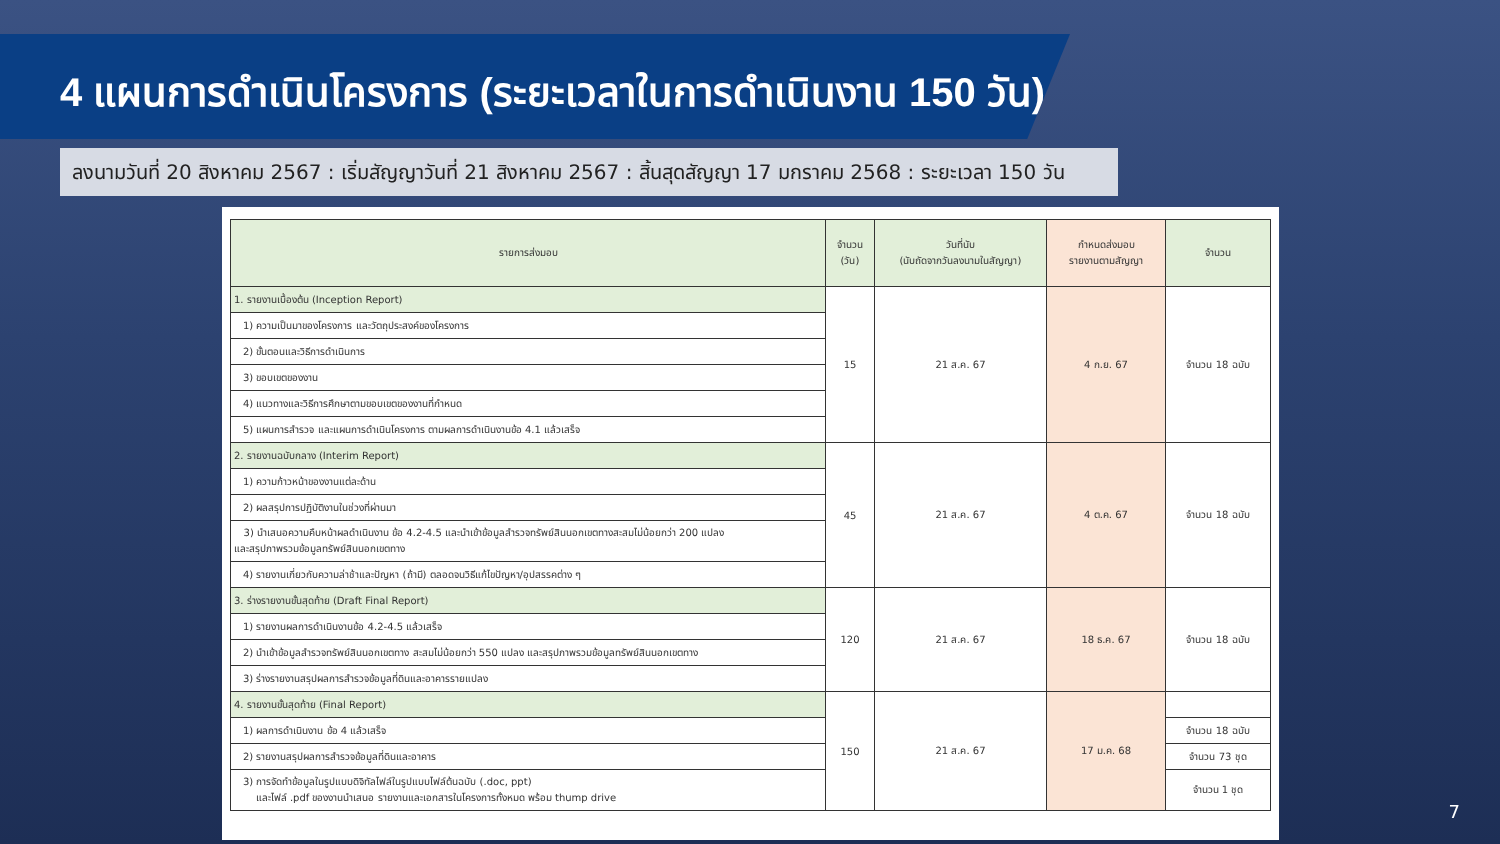4 แผนการดำเนินโครงการ (ระยะเวลาในการดำเนินงาน 150 วัน)
ลงนามวันที่ 20 สิงหาคม 2567 : เริ่มสัญญาวันที่ 21 สิงหาคม 2567 : สิ้นสุดสัญญา 17 มกราคม 2568 : ระยะเวลา 150 วัน
| รายการส่งมอบ | จำนวน (วัน) | วันที่นับ (นับถัดจากวันลงนามในสัญญา) | กำหนดส่งมอบ รายงานตามสัญญา | จำนวน |
| --- | --- | --- | --- | --- |
| 1. รายงานเบื้องต้น (Inception Report) | 15 | 21 ส.ค. 67 | 4 ก.ย. 67 | จำนวน 18 ฉบับ |
| 1) ความเป็นมาของโครงการ และวัตถุประสงค์ของโครงการ | | | | |
| 2) ขั้นตอนและวิธีการดำเนินการ | | | | |
| 3) ขอบเขตของงาน | | | | |
| 4) แนวทางและวิธีการศึกษาตามขอบเขตของงานที่กำหนด | | | | |
| 5) แผนการสำรวจ และแผนการดำเนินโครงการ ตามผลการดำเนินงานข้อ 4.1 แล้วเสร็จ | | | | |
| 2. รายงานฉบับกลาง (Interim Report) | 45 | 21 ส.ค. 67 | 4 ต.ค. 67 | จำนวน 18 ฉบับ |
| 1) ความก้าวหน้าของงานแต่ละด้าน | | | | |
| 2) ผลสรุปการปฏิบัติงานในช่วงที่ผ่านมา | | | | |
| 3) นำเสนอความคืบหน้าผลดำเนินงาน ข้อ 4.2-4.5 และนำเข้าข้อมูลสำรวจทรัพย์สินนอกเขตทางสะสมไม่น้อยกว่า 200 แปลง และสรุปภาพรวมข้อมูลทรัพย์สินนอกเขตทาง | | | | |
| 4) รายงานเกี่ยวกับความล่าช้าและปัญหา (ถ้ามี) ตลอดจนวิธีแก้ไขปัญหา/อุปสรรคต่าง ๆ | | | | |
| 3. ร่างรายงานขั้นสุดท้าย (Draft Final Report) | 120 | 21 ส.ค. 67 | 18 ธ.ค. 67 | จำนวน 18 ฉบับ |
| 1) รายงานผลการดำเนินงานข้อ 4.2-4.5 แล้วเสร็จ | | | | |
| 2) นำเข้าข้อมูลสำรวจทรัพย์สินนอกเขตทาง สะสมไม่น้อยกว่า 550 แปลง และสรุปภาพรวมข้อมูลทรัพย์สินนอกเขตทาง | | | | |
| 3) ร่างรายงานสรุปผลการสำรวจข้อมูลที่ดินและอาคารรายแปลง | | | | |
| 4. รายงานขั้นสุดท้าย (Final Report) | 150 | 21 ส.ค. 67 | 17 ม.ค. 68 | |
| 1) ผลการดำเนินงาน ข้อ 4 แล้วเสร็จ | | | | จำนวน 18 ฉบับ |
| 2) รายงานสรุปผลการสำรวจข้อมูลที่ดินและอาคาร | | | | จำนวน 73 ชุด |
| 3) การจัดทำข้อมูลในรูปแบบดิจิทัลไฟล์ในรูปแบบไฟล์ต้นฉบับ (.doc, ppt) และไฟล์ .pdf ของงานนำเสนอ รายงานและเอกสารในโครงการทั้งหมด พร้อม thump drive | | | | จำนวน 1 ชุด |
7